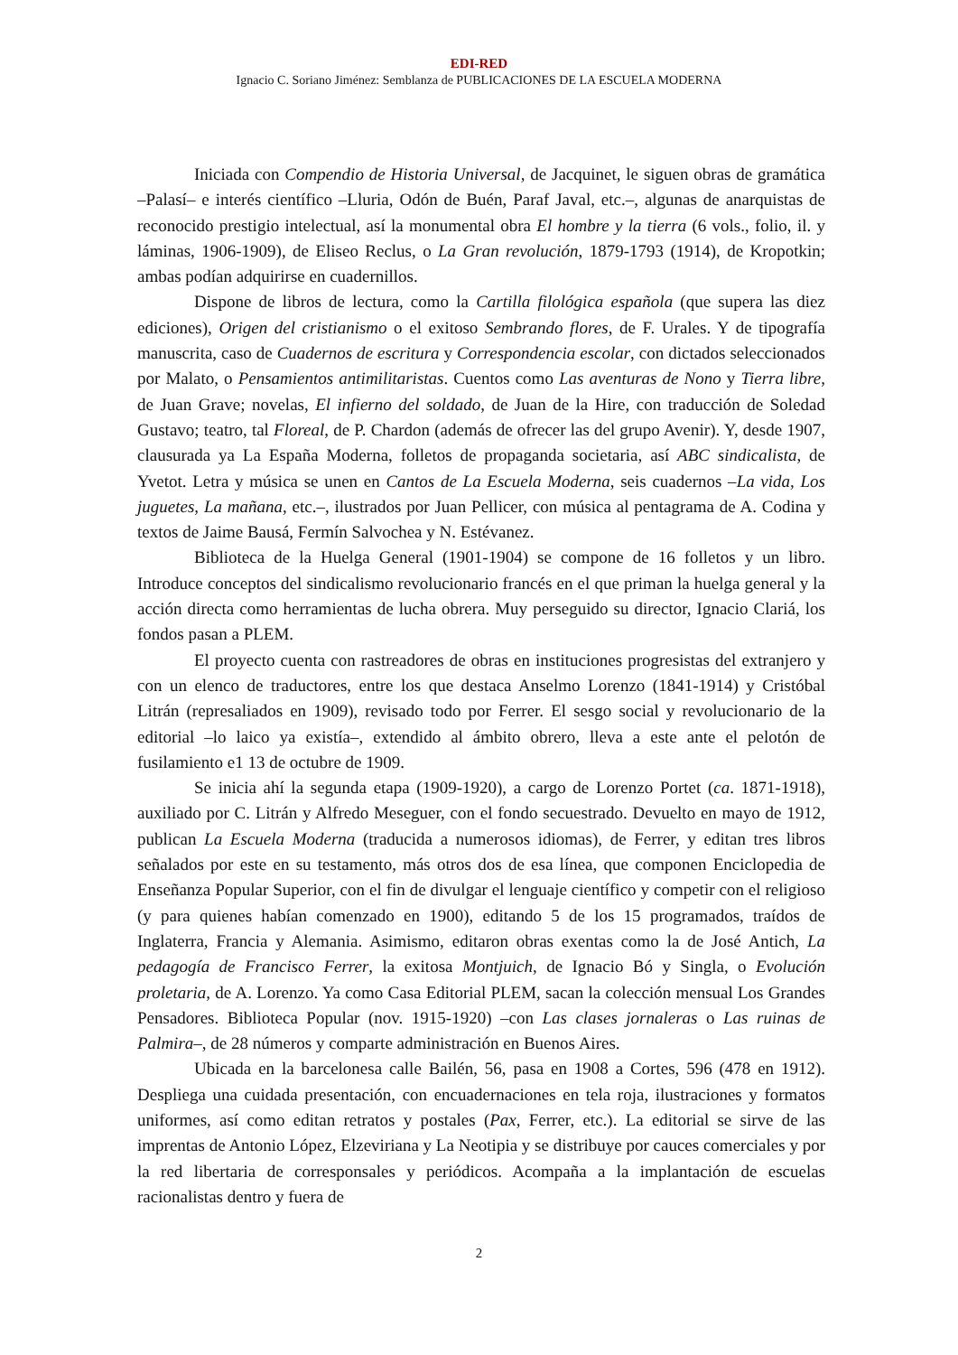EDI-RED
Ignacio C. Soriano Jiménez: Semblanza de PUBLICACIONES DE LA ESCUELA MODERNA
Iniciada con Compendio de Historia Universal, de Jacquinet, le siguen obras de gramática –Palasí– e interés científico –Lluria, Odón de Buén, Paraf Javal, etc.–, algunas de anarquistas de reconocido prestigio intelectual, así la monumental obra El hombre y la tierra (6 vols., folio, il. y láminas, 1906-1909), de Eliseo Reclus, o La Gran revolución, 1879-1793 (1914), de Kropotkin; ambas podían adquirirse en cuadernillos.
Dispone de libros de lectura, como la Cartilla filológica española (que supera las diez ediciones), Origen del cristianismo o el exitoso Sembrando flores, de F. Urales. Y de tipografía manuscrita, caso de Cuadernos de escritura y Correspondencia escolar, con dictados seleccionados por Malato, o Pensamientos antimilitaristas. Cuentos como Las aventuras de Nono y Tierra libre, de Juan Grave; novelas, El infierno del soldado, de Juan de la Hire, con traducción de Soledad Gustavo; teatro, tal Floreal, de P. Chardon (además de ofrecer las del grupo Avenir). Y, desde 1907, clausurada ya La España Moderna, folletos de propaganda societaria, así ABC sindicalista, de Yvetot. Letra y música se unen en Cantos de La Escuela Moderna, seis cuadernos –La vida, Los juguetes, La mañana, etc.–, ilustrados por Juan Pellicer, con música al pentagrama de A. Codina y textos de Jaime Bausá, Fermín Salvochea y N. Estévanez.
Biblioteca de la Huelga General (1901-1904) se compone de 16 folletos y un libro. Introduce conceptos del sindicalismo revolucionario francés en el que priman la huelga general y la acción directa como herramientas de lucha obrera. Muy perseguido su director, Ignacio Clariá, los fondos pasan a PLEM.
El proyecto cuenta con rastreadores de obras en instituciones progresistas del extranjero y con un elenco de traductores, entre los que destaca Anselmo Lorenzo (1841-1914) y Cristóbal Litrán (represaliados en 1909), revisado todo por Ferrer. El sesgo social y revolucionario de la editorial –lo laico ya existía–, extendido al ámbito obrero, lleva a este ante el pelotón de fusilamiento e1 13 de octubre de 1909.
Se inicia ahí la segunda etapa (1909-1920), a cargo de Lorenzo Portet (ca. 1871-1918), auxiliado por C. Litrán y Alfredo Meseguer, con el fondo secuestrado. Devuelto en mayo de 1912, publican La Escuela Moderna (traducida a numerosos idiomas), de Ferrer, y editan tres libros señalados por este en su testamento, más otros dos de esa línea, que componen Enciclopedia de Enseñanza Popular Superior, con el fin de divulgar el lenguaje científico y competir con el religioso (y para quienes habían comenzado en 1900), editando 5 de los 15 programados, traídos de Inglaterra, Francia y Alemania. Asimismo, editaron obras exentas como la de José Antich, La pedagogía de Francisco Ferrer, la exitosa Montjuich, de Ignacio Bó y Singla, o Evolución proletaria, de A. Lorenzo. Ya como Casa Editorial PLEM, sacan la colección mensual Los Grandes Pensadores. Biblioteca Popular (nov. 1915-1920) –con Las clases jornaleras o Las ruinas de Palmira–, de 28 números y comparte administración en Buenos Aires.
Ubicada en la barcelonesa calle Bailén, 56, pasa en 1908 a Cortes, 596 (478 en 1912). Despliega una cuidada presentación, con encuadernaciones en tela roja, ilustraciones y formatos uniformes, así como editan retratos y postales (Pax, Ferrer, etc.). La editorial se sirve de las imprentas de Antonio López, Elzeviriana y La Neotipia y se distribuye por cauces comerciales y por la red libertaria de corresponsales y periódicos. Acompaña a la implantación de escuelas racionalistas dentro y fuera de
2